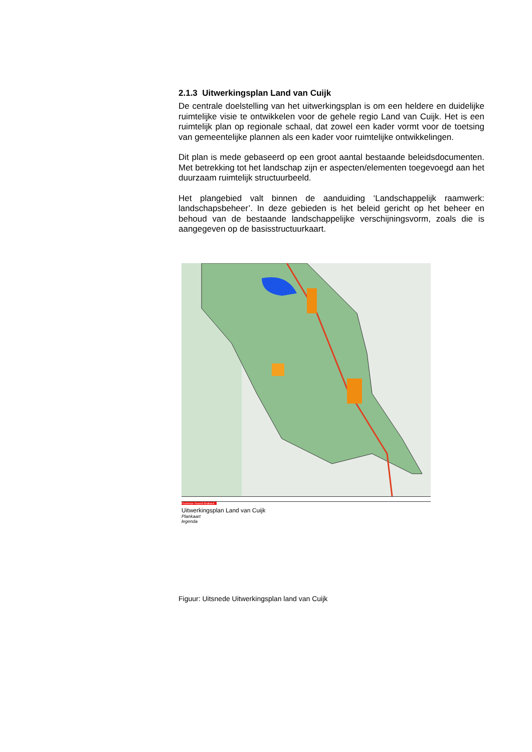2.1.3 Uitwerkingsplan Land van Cuijk
De centrale doelstelling van het uitwerkingsplan is om een heldere en duidelijke ruimtelijke visie te ontwikkelen voor de gehele regio Land van Cuijk. Het is een ruimtelijk plan op regionale schaal, dat zowel een kader vormt voor de toetsing van gemeentelijke plannen als een kader voor ruimtelijke ontwikkelingen.
Dit plan is mede gebaseerd op een groot aantal bestaande beleidsdocumenten. Met betrekking tot het landschap zijn er aspecten/elementen toegevoegd aan het duurzaam ruimtelijk structuurbeeld.
Het plangebied valt binnen de aanduiding ‘Landschappelijk raamwerk: landschapsbeheer’. In deze gebieden is het beleid gericht op het beheer en behoud van de bestaande landschappelijke verschijningsvorm, zoals die is aangegeven op de basisstructuurkaart.
Provincie Noord-Brabant
Uitwerkingsplan Land van Cuijk
Plankaart
legenda
Figuur: Uitsnede Uitwerkingsplan land van Cuijk